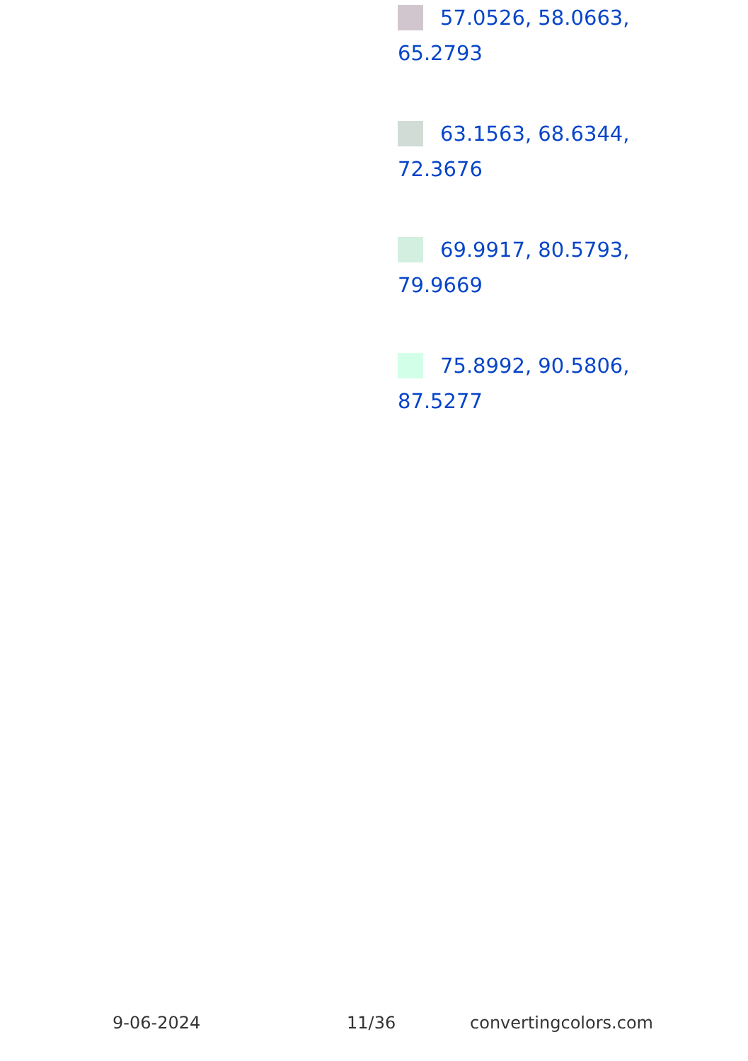57.0526, 58.0663, 65.2793
63.1563, 68.6344, 72.3676
69.9917, 80.5793, 79.9669
75.8992, 90.5806, 87.5277
9-06-2024 11/36 convertingcolors.com